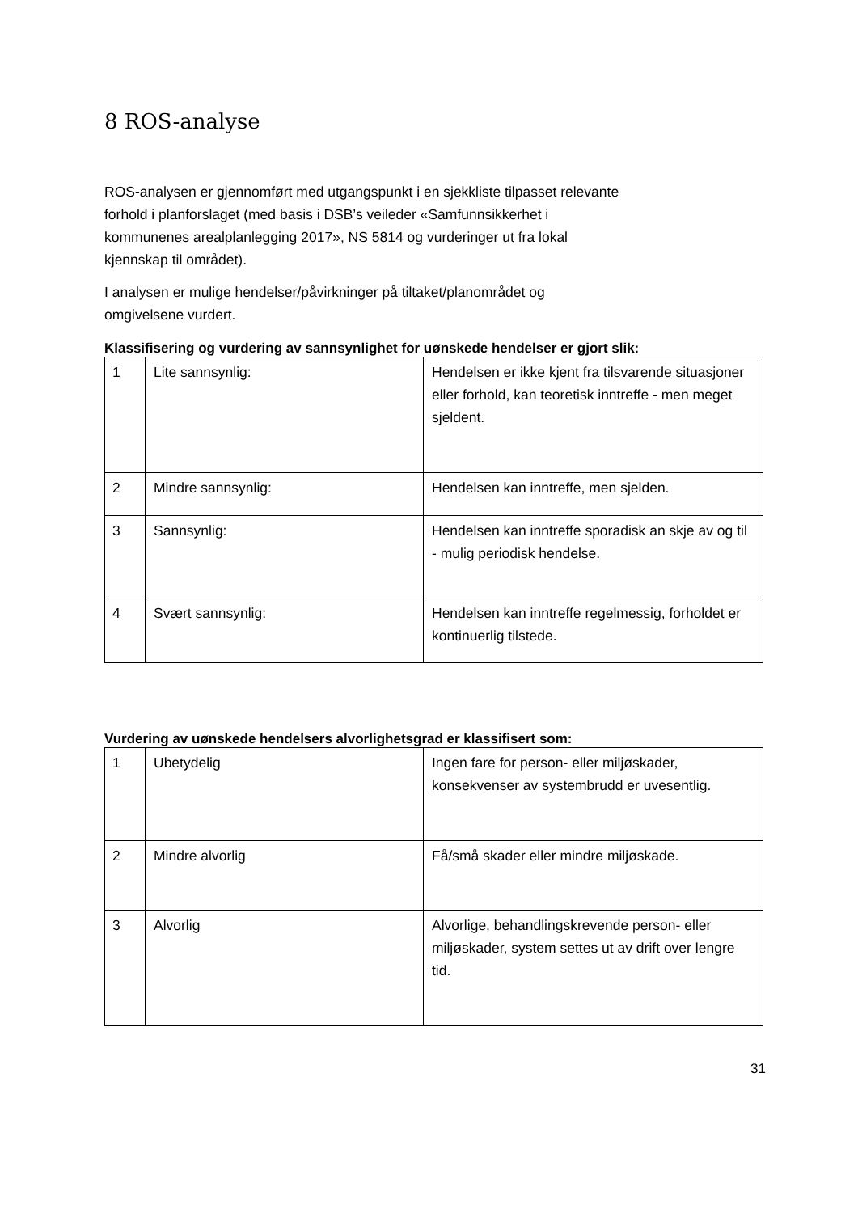8 ROS-analyse
ROS-analysen er gjennomført med utgangspunkt i en sjekkliste tilpasset relevante forhold i planforslaget (med basis i DSB’s veileder «Samfunnsikkerhet i kommunenes arealplanlegging 2017», NS 5814 og vurderinger ut fra lokal kjennskap til området).
I analysen er mulige hendelser/påvirkninger på tiltaket/planområdet og omgivelsene vurdert.
Klassifisering og vurdering av sannsynlighet for uønskede hendelser er gjort slik:
| 1 | Lite sannsynlig: | Hendelsen er ikke kjent fra tilsvarende situasjoner eller forhold, kan teoretisk inntreffe - men meget sjeldent. |
| 2 | Mindre sannsynlig: | Hendelsen kan inntreffe, men sjelden. |
| 3 | Sannsynlig: | Hendelsen kan inntreffe sporadisk an skje av og til - mulig periodisk hendelse. |
| 4 | Svært sannsynlig: | Hendelsen kan inntreffe regelmessig, forholdet er kontinuerlig tilstede. |
Vurdering av uønskede hendelsers alvorlighetsgrad er klassifisert som:
| 1 | Ubetydelig | Ingen fare for person- eller miljøskader, konsekvenser av systembrudd er uvesentlig. |
| 2 | Mindre alvorlig | Få/små skader eller mindre miljøskade. |
| 3 | Alvorlig | Alvorlige, behandlingskrevende person- eller miljøskader, system settes ut av drift over lengre tid. |
31